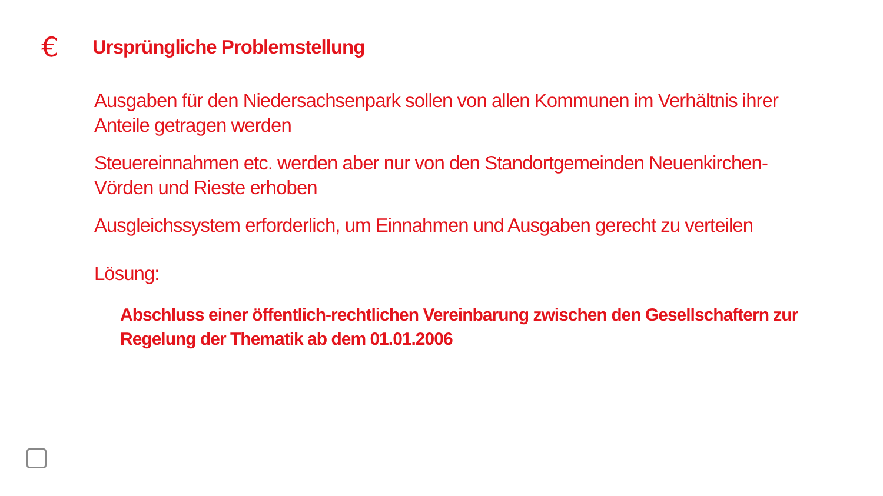€
Ursprüngliche Problemstellung
Ausgaben für den Niedersachsenpark sollen von allen Kommunen im Verhältnis ihrer Anteile getragen werden
Steuereinnahmen etc. werden aber nur von den Standortgemeinden Neuenkirchen-Vörden und Rieste erhoben
Ausgleichssystem erforderlich, um Einnahmen und Ausgaben gerecht zu verteilen
Lösung:
Abschluss einer öffentlich-rechtlichen Vereinbarung zwischen den Gesellschaftern zur Regelung der Thematik ab dem 01.01.2006